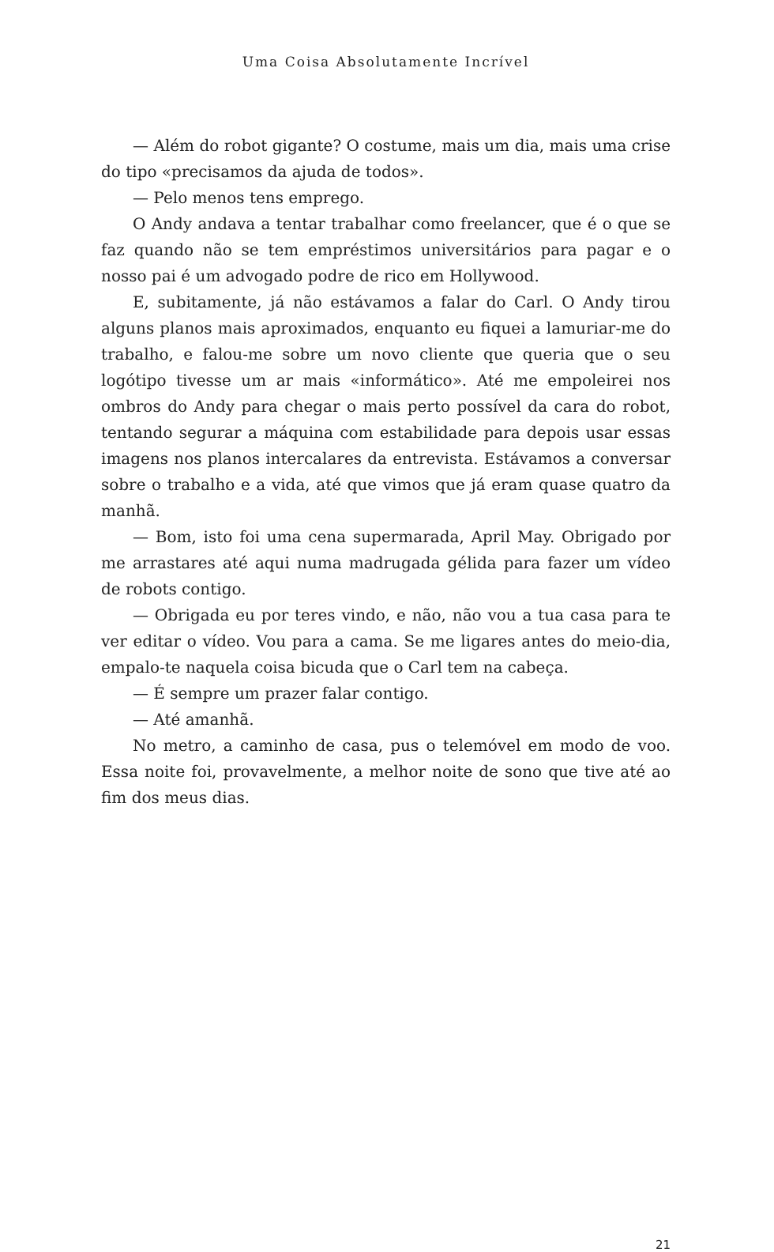Uma Coisa Absolutamente Incrível
— Além do robot gigante? O costume, mais um dia, mais uma crise do tipo «precisamos da ajuda de todos».
— Pelo menos tens emprego.
O Andy andava a tentar trabalhar como freelancer, que é o que se faz quando não se tem empréstimos universitários para pagar e o nosso pai é um advogado podre de rico em Hollywood.
E, subitamente, já não estávamos a falar do Carl. O Andy tirou alguns planos mais aproximados, enquanto eu fiquei a lamuriar-me do trabalho, e falou-me sobre um novo cliente que queria que o seu logótipo tivesse um ar mais «informático». Até me empoleirei nos ombros do Andy para chegar o mais perto possível da cara do robot, tentando segurar a máquina com estabilidade para depois usar essas imagens nos planos intercalares da entrevista. Estávamos a conversar sobre o trabalho e a vida, até que vimos que já eram quase quatro da manhã.
— Bom, isto foi uma cena supermarada, April May. Obrigado por me arrastares até aqui numa madrugada gélida para fazer um vídeo de robots contigo.
— Obrigada eu por teres vindo, e não, não vou a tua casa para te ver editar o vídeo. Vou para a cama. Se me ligares antes do meio-dia, empalo-te naquela coisa bicuda que o Carl tem na cabeça.
— É sempre um prazer falar contigo.
— Até amanhã.
No metro, a caminho de casa, pus o telemóvel em modo de voo. Essa noite foi, provavelmente, a melhor noite de sono que tive até ao fim dos meus dias.
21